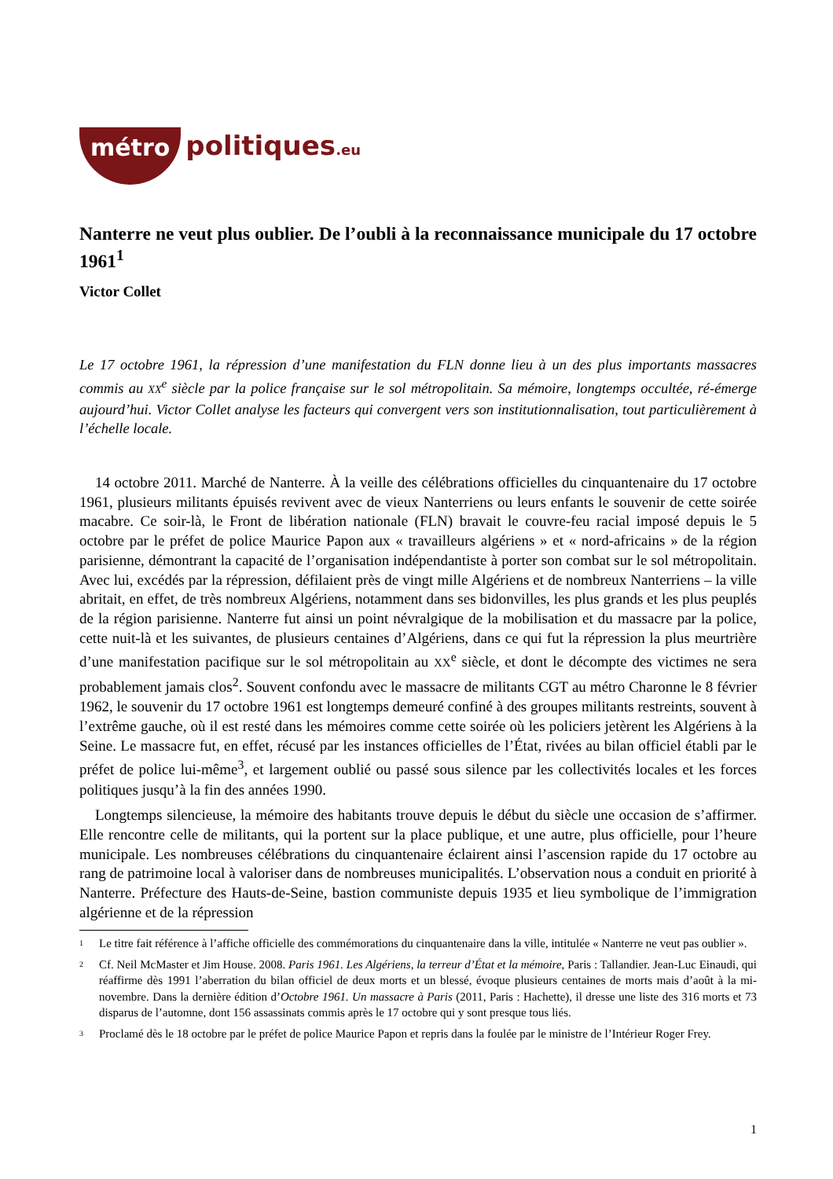métro politiques.eu
Nanterre ne veut plus oublier. De l’oubli à la reconnaissance municipale du 17 octobre 1961<sup>1</sup>
Victor Collet
Le 17 octobre 1961, la répression d’une manifestation du FLN donne lieu à un des plus importants massacres commis au XX<sup>e</sup> siècle par la police française sur le sol métropolitain. Sa mémoire, longtemps occultée, ré-émerge aujourd’hui. Victor Collet analyse les facteurs qui convergent vers son institutionnalisation, tout particulièrement à l’échelle locale.
14 octobre 2011. Marché de Nanterre. À la veille des célébrations officielles du cinquantenaire du 17 octobre 1961, plusieurs militants épuisés revivent avec de vieux Nanterriens ou leurs enfants le souvenir de cette soirée macabre. Ce soir-là, le Front de libération nationale (FLN) bravait le couvre-feu racial imposé depuis le 5 octobre par le préfet de police Maurice Papon aux « travailleurs algériens » et « nord-africains » de la région parisienne, démontrant la capacité de l’organisation indépendantiste à porter son combat sur le sol métropolitain. Avec lui, excédés par la répression, défilaient près de vingt mille Algériens et de nombreux Nanterriens – la ville abritait, en effet, de très nombreux Algériens, notamment dans ses bidonvilles, les plus grands et les plus peuplés de la région parisienne. Nanterre fut ainsi un point névralgique de la mobilisation et du massacre par la police, cette nuit-là et les suivantes, de plusieurs centaines d’Algériens, dans ce qui fut la répression la plus meurtrière d’une manifestation pacifique sur le sol métropolitain au XX<sup>e</sup> siècle, et dont le décompte des victimes ne sera probablement jamais clos<sup>2</sup>. Souvent confondu avec le massacre de militants CGT au métro Charonne le 8 février 1962, le souvenir du 17 octobre 1961 est longtemps demeuré confiné à des groupes militants restreints, souvent à l’extrême gauche, où il est resté dans les mémoires comme cette soirée où les policiers jetèrent les Algériens à la Seine. Le massacre fut, en effet, récusé par les instances officielles de l’État, rivées au bilan officiel établi par le préfet de police lui-même<sup>3</sup>, et largement oublié ou passé sous silence par les collectivités locales et les forces politiques jusqu’à la fin des années 1990.
Longtemps silencieuse, la mémoire des habitants trouve depuis le début du siècle une occasion de s’affirmer. Elle rencontre celle de militants, qui la portent sur la place publique, et une autre, plus officielle, pour l’heure municipale. Les nombreuses célébrations du cinquantenaire éclairent ainsi l’ascension rapide du 17 octobre au rang de patrimoine local à valoriser dans de nombreuses municipalités. L’observation nous a conduit en priorité à Nanterre. Préfecture des Hauts-de-Seine, bastion communiste depuis 1935 et lieu symbolique de l’immigration algérienne et de la répression
1 Le titre fait référence à l’affiche officielle des commémorations du cinquantenaire dans la ville, intitulée « Nanterre ne veut pas oublier ».
2 Cf. Neil McMaster et Jim House. 2008. Paris 1961. Les Algériens, la terreur d’État et la mémoire, Paris : Tallandier. Jean-Luc Einaudi, qui réaffirme dès 1991 l’aberration du bilan officiel de deux morts et un blessé, évoque plusieurs centaines de morts mais d’août à la mi-novembre. Dans la dernière édition d’Octobre 1961. Un massacre à Paris (2011, Paris : Hachette), il dresse une liste des 316 morts et 73 disparus de l’automne, dont 156 assassinats commis après le 17 octobre qui y sont presque tous liés.
3 Proclamé dès le 18 octobre par le préfet de police Maurice Papon et repris dans la foulée par le ministre de l’Intérieur Roger Frey.
1